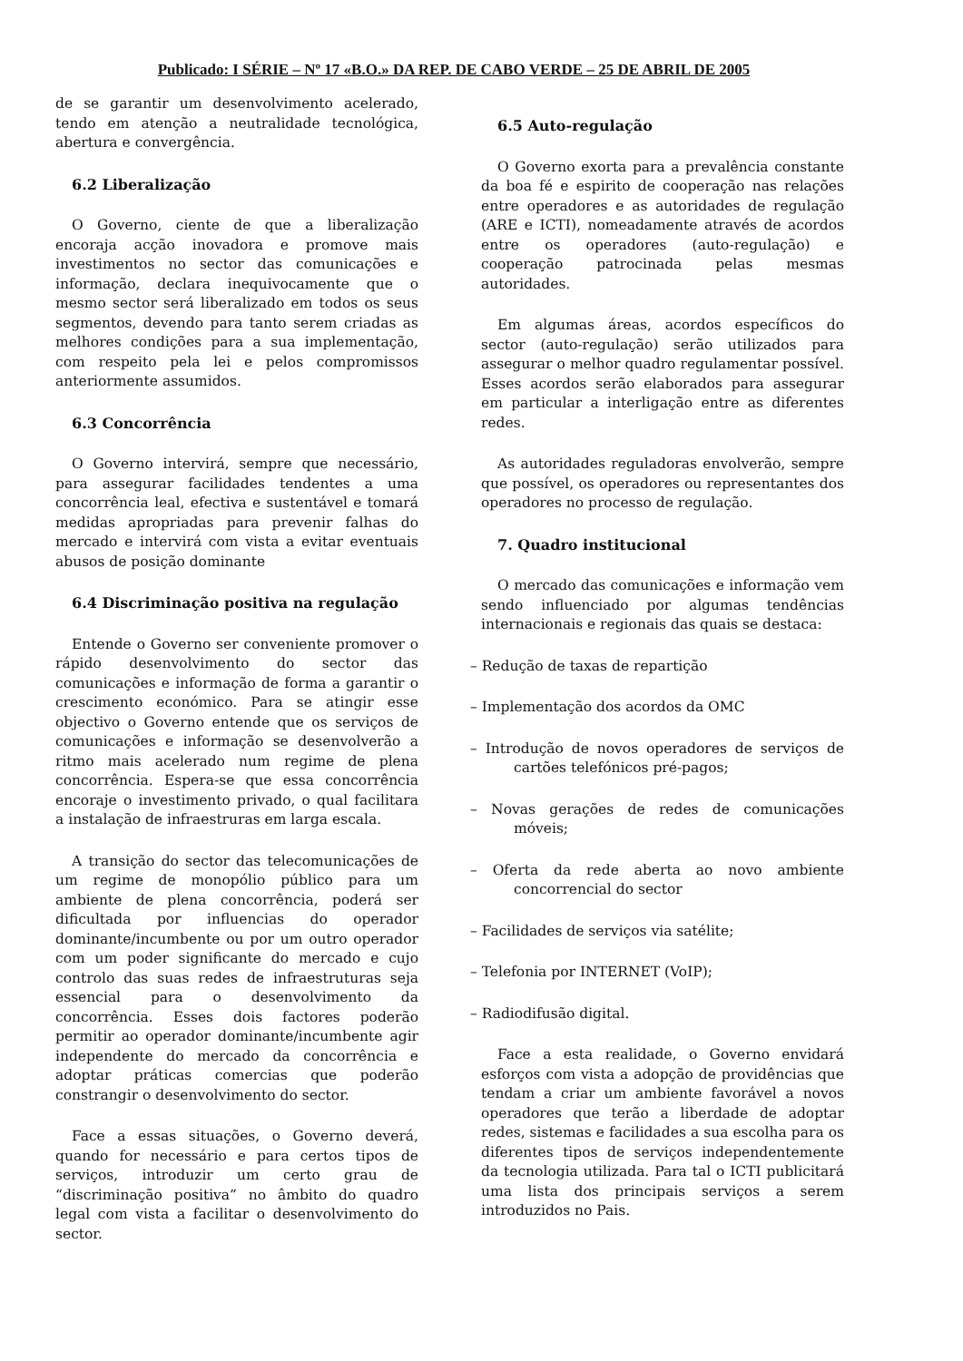Publicado: I SÉRIE – Nº 17 «B.O.» DA REP. DE CABO VERDE – 25 DE ABRIL DE 2005
de se garantir um desenvolvimento acelerado, tendo em atenção a neutralidade tecnológica, abertura e convergência.
6.2 Liberalização
O Governo, ciente de que a liberalização encoraja acção inovadora e promove mais investimentos no sector das comunicações e informação, declara inequivocamente que o mesmo sector será liberalizado em todos os seus segmentos, devendo para tanto serem criadas as melhores condições para a sua implementação, com respeito pela lei e pelos compromissos anteriormente assumidos.
6.3 Concorrência
O Governo intervirá, sempre que necessário, para assegurar facilidades tendentes a uma concorrência leal, efectiva e sustentável e tomará medidas apropriadas para prevenir falhas do mercado e intervirá com vista a evitar eventuais abusos de posição dominante
6.4 Discriminação positiva na regulação
Entende o Governo ser conveniente promover o rápido desenvolvimento do sector das comunicações e informação de forma a garantir o crescimento económico. Para se atingir esse objectivo o Governo entende que os serviços de comunicações e informação se desenvolverão a ritmo mais acelerado num regime de plena concorrência. Espera-se que essa concorrência encoraje o investimento privado, o qual facilitara a instalação de infraestruras em larga escala.
A transição do sector das telecomunicações de um regime de monopólio público para um ambiente de plena concorrência, poderá ser dificultada por influencias do operador dominante/incumbente ou por um outro operador com um poder significante do mercado e cujo controlo das suas redes de infraestruturas seja essencial para o desenvolvimento da concorrência. Esses dois factores poderão permitir ao operador dominante/incumbente agir independente do mercado da concorrência e adoptar práticas comercias que poderão constrangir o desenvolvimento do sector.
Face a essas situações, o Governo deverá, quando for necessário e para certos tipos de serviços, introduzir um certo grau de “discriminação positiva” no âmbito do quadro legal com vista a facilitar o desenvolvimento do sector.
6.5 Auto-regulação
O Governo exorta para a prevalência constante da boa fé e espirito de cooperação nas relações entre operadores e as autoridades de regulação (ARE e ICTI), nomeadamente através de acordos entre os operadores (auto-regulação) e cooperação patrocinada pelas mesmas autoridades.
Em algumas áreas, acordos específicos do sector (auto-regulação) serão utilizados para assegurar o melhor quadro regulamentar possível. Esses acordos serão elaborados para assegurar em particular a interligação entre as diferentes redes.
As autoridades reguladoras envolverão, sempre que possível, os operadores ou representantes dos operadores no processo de regulação.
7. Quadro institucional
O mercado das comunicações e informação vem sendo influenciado por algumas tendências internacionais e regionais das quais se destaca:
– Redução de taxas de repartição
– Implementação dos acordos da OMC
– Introdução de novos operadores de serviços de cartões telefónicos pré-pagos;
– Novas gerações de redes de comunicações móveis;
– Oferta da rede aberta ao novo ambiente concorrencial do sector
– Facilidades de serviços via satélite;
– Telefonia por INTERNET (VoIP);
– Radiodifusão digital.
Face a esta realidade, o Governo envidará esforços com vista a adopção de providências que tendam a criar um ambiente favorável a novos operadores que terão a liberdade de adoptar redes, sistemas e facilidades a sua escolha para os diferentes tipos de serviços independentemente da tecnologia utilizada. Para tal o ICTI publicitará uma lista dos principais serviços a serem introduzidos no Pais.